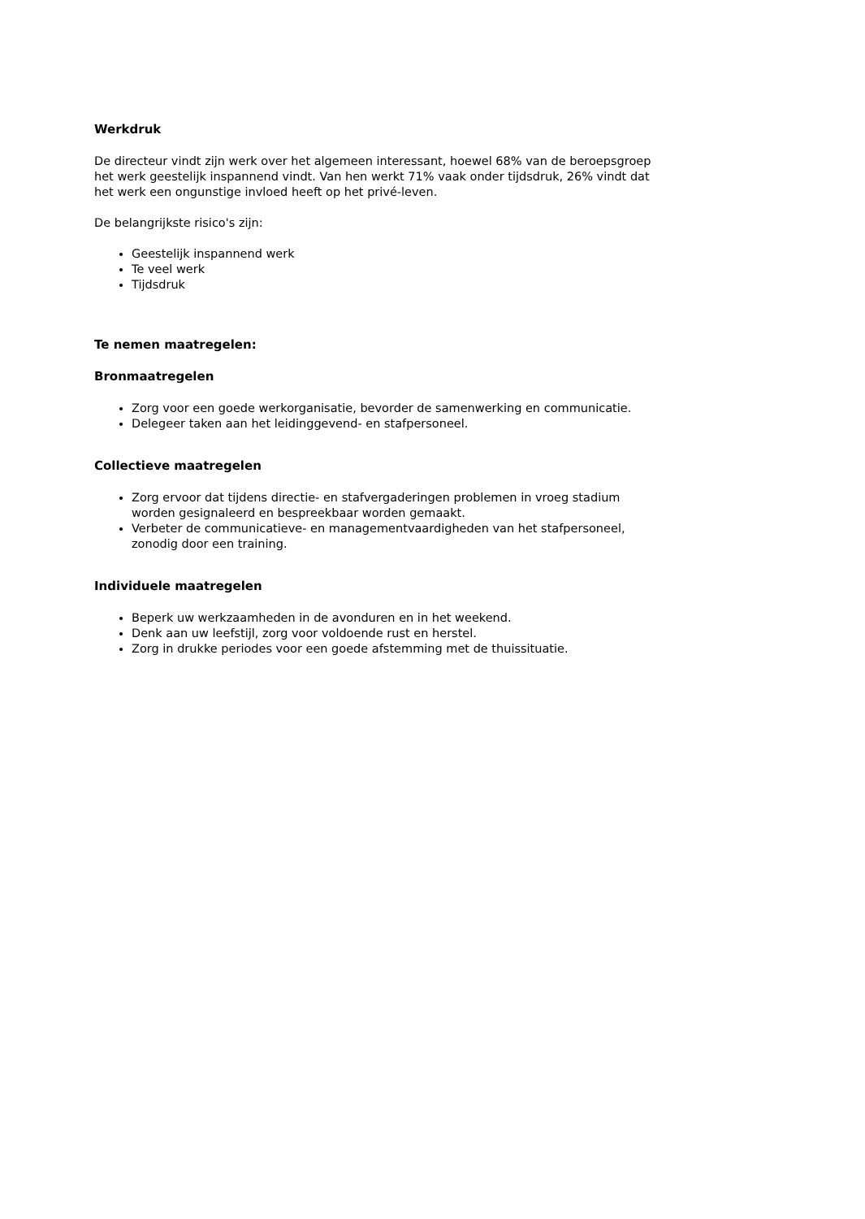Werkdruk
De directeur vindt zijn werk over het algemeen interessant, hoewel 68% van de beroepsgroep het werk geestelijk inspannend vindt. Van hen werkt 71% vaak onder tijdsdruk, 26% vindt dat het werk een ongunstige invloed heeft op het privé-leven.
De belangrijkste risico's zijn:
Geestelijk inspannend werk
Te veel werk
Tijdsdruk
Te nemen maatregelen:
Bronmaatregelen
Zorg voor een goede werkorganisatie, bevorder de samenwerking en communicatie.
Delegeer taken aan het leidinggevend- en stafpersoneel.
Collectieve maatregelen
Zorg ervoor dat tijdens directie- en stafvergaderingen problemen in vroeg stadium worden gesignaleerd en bespreekbaar worden gemaakt.
Verbeter de communicatieve- en managementvaardigheden van het stafpersoneel, zonodig door een training.
Individuele maatregelen
Beperk uw werkzaamheden in de avonduren en in het weekend.
Denk aan uw leefstijl, zorg voor voldoende rust en herstel.
Zorg in drukke periodes voor een goede afstemming met de thuissituatie.